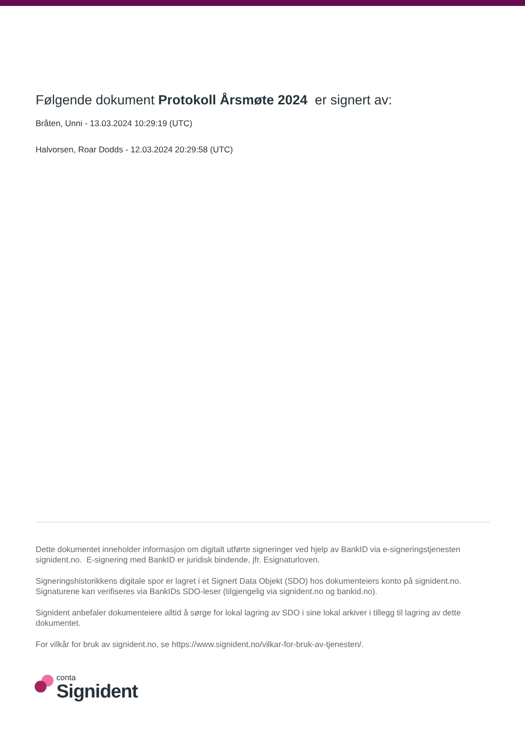Følgende dokument Protokoll Årsmøte 2024 er signert av:
Bråten, Unni - 13.03.2024 10:29:19 (UTC)
Halvorsen, Roar Dodds - 12.03.2024 20:29:58 (UTC)
Dette dokumentet inneholder informasjon om digitalt utførte signeringer ved hjelp av BankID via e-signeringstjenesten signident.no. E-signering med BankID er juridisk bindende, jfr. Esignaturloven.
Signeringshistorikkens digitale spor er lagret i et Signert Data Objekt (SDO) hos dokumenteiers konto på signident.no. Signaturene kan verifiseres via BankIDs SDO-leser (tilgjengelig via signident.no og bankid.no).
Signident anbefaler dokumenteiere alltid å sørge for lokal lagring av SDO i sine lokal arkiver i tillegg til lagring av dette dokumentet.
For vilkår for bruk av signident.no, se https://www.signident.no/vilkar-for-bruk-av-tjenesten/.
conta
Signident